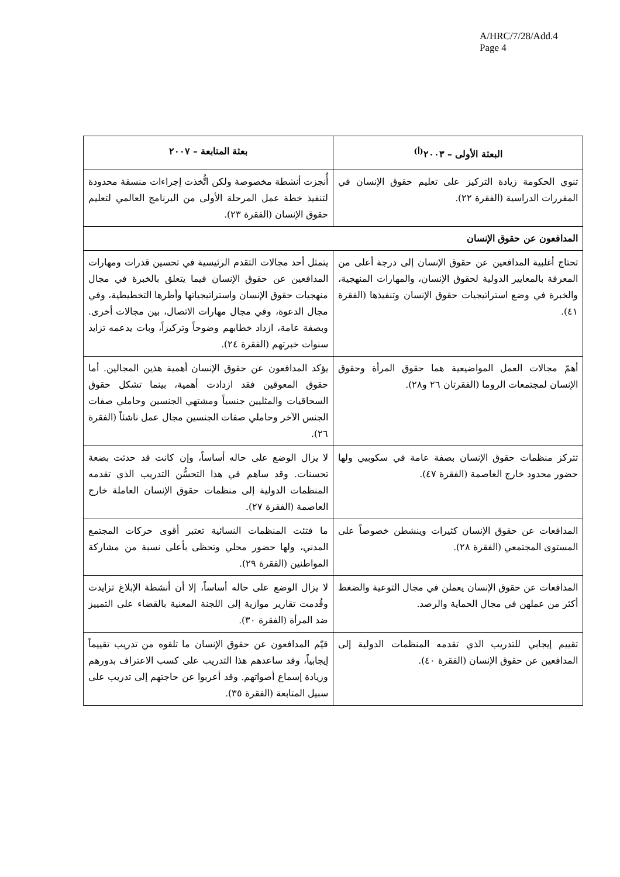A/HRC/7/28/Add.4
Page 4
| البعثة الأولى – ٢٠٠٣<sup>(أ)</sup> | بعثة المتابعة – ٢٠٠٧ |
| --- | --- |
| تنوي الحكومة زيادة التركيز على تعليم حقوق الإنسان في المقررات الدراسية (الفقرة ٢٢). | أُنجزت أنشطة مخصوصة ولكن اتُّخذت إجراءات منسقة محدودة لتنفيذ خطة عمل المرحلة الأولى من البرنامج العالمي لتعليم حقوق الإنسان (الفقرة ٢٣). |
| المدافعون عن حقوق الإنسان | |
| تحتاج أغلبية المدافعين عن حقوق الإنسان إلى درجة أعلى من المعرفة بالمعايير الدولية لحقوق الإنسان، والمهارات المنهجية، والخبرة في وضع استراتيجيات حقوق الإنسان وتنفيذها (الفقرة ٤١). | يتمثل أحد مجالات التقدم الرئيسية في تحسين قدرات ومهارات المدافعين عن حقوق الإنسان فيما يتعلق بالخبرة في مجال منهجيات حقوق الإنسان واستراتيجياتها وأطرها التخطيطية، وفي مجال الدعوة، وفي مجال مهارات الاتصال، بين مجالات أخرى. وبصفة عامة، ازداد خطابهم وضوحاً وتركيزاً، وبات يدعمه تزايد سنوات خبرتهم (الفقرة ٢٤). |
| أهمّ مجالات العمل المواضيعية هما حقوق المرأة وحقوق الإنسان لمجتمعات الروما (الفقرتان ٢٦ و٢٨). | يؤكد المدافعون عن حقوق الإنسان أهمية هذين المجالين. أما حقوق المعوقين فقد ازدادت أهمية، بينما تشكل حقوق السحاقيات والمثليين جنسياً ومشتهي الجنسين وحاملي صفات الجنس الآخر وحاملي صفات الجنسين مجال عمل ناشئاً (الفقرة ٢٦). |
| تتركز منظمات حقوق الإنسان بصفة عامة في سكوبيي ولها حضور محدود خارج العاصمة (الفقرة ٤٧). | لا يزال الوضع على حاله أساساً، وإن كانت قد حدثت بضعة تحسنات. وقد ساهم في هذا التحسُّن التدريب الذي تقدمه المنظمات الدولية إلى منظمات حقوق الإنسان العاملة خارج العاصمة (الفقرة ٢٧). |
| المدافعات عن حقوق الإنسان كثيرات وينشطن خصوصاً على المستوى المجتمعي (الفقرة ٢٨). | ما فتئت المنظمات النسائية تعتبر أقوى حركات المجتمع المدني، ولها حضور محلي وتحظى بأعلى نسبة من مشاركة المواطنين (الفقرة ٢٩). |
| المدافعات عن حقوق الإنسان يعملن في مجال التوعية والضغط أكثر من عملهن في مجال الحماية والرصد. | لا يزال الوضع على حاله أساساً، إلا أن أنشطة الإبلاغ تزايدت وقُدمت تقارير موازية إلى اللجنة المعنية بالقضاء على التمييز ضد المرأة (الفقرة ٣٠). |
| تقييم إيجابي للتدريب الذي تقدمه المنظمات الدولية إلى المدافعين عن حقوق الإنسان (الفقرة ٤٠). | قيّم المدافعون عن حقوق الإنسان ما تلقوه من تدريب تقييماً إيجابياً، وقد ساعدهم هذا التدريب على كسب الاعتراف بدورهم وزيادة إسماع أصواتهم. وقد أعربوا عن حاجتهم إلى تدريب على سبيل المتابعة (الفقرة ٣٥). |